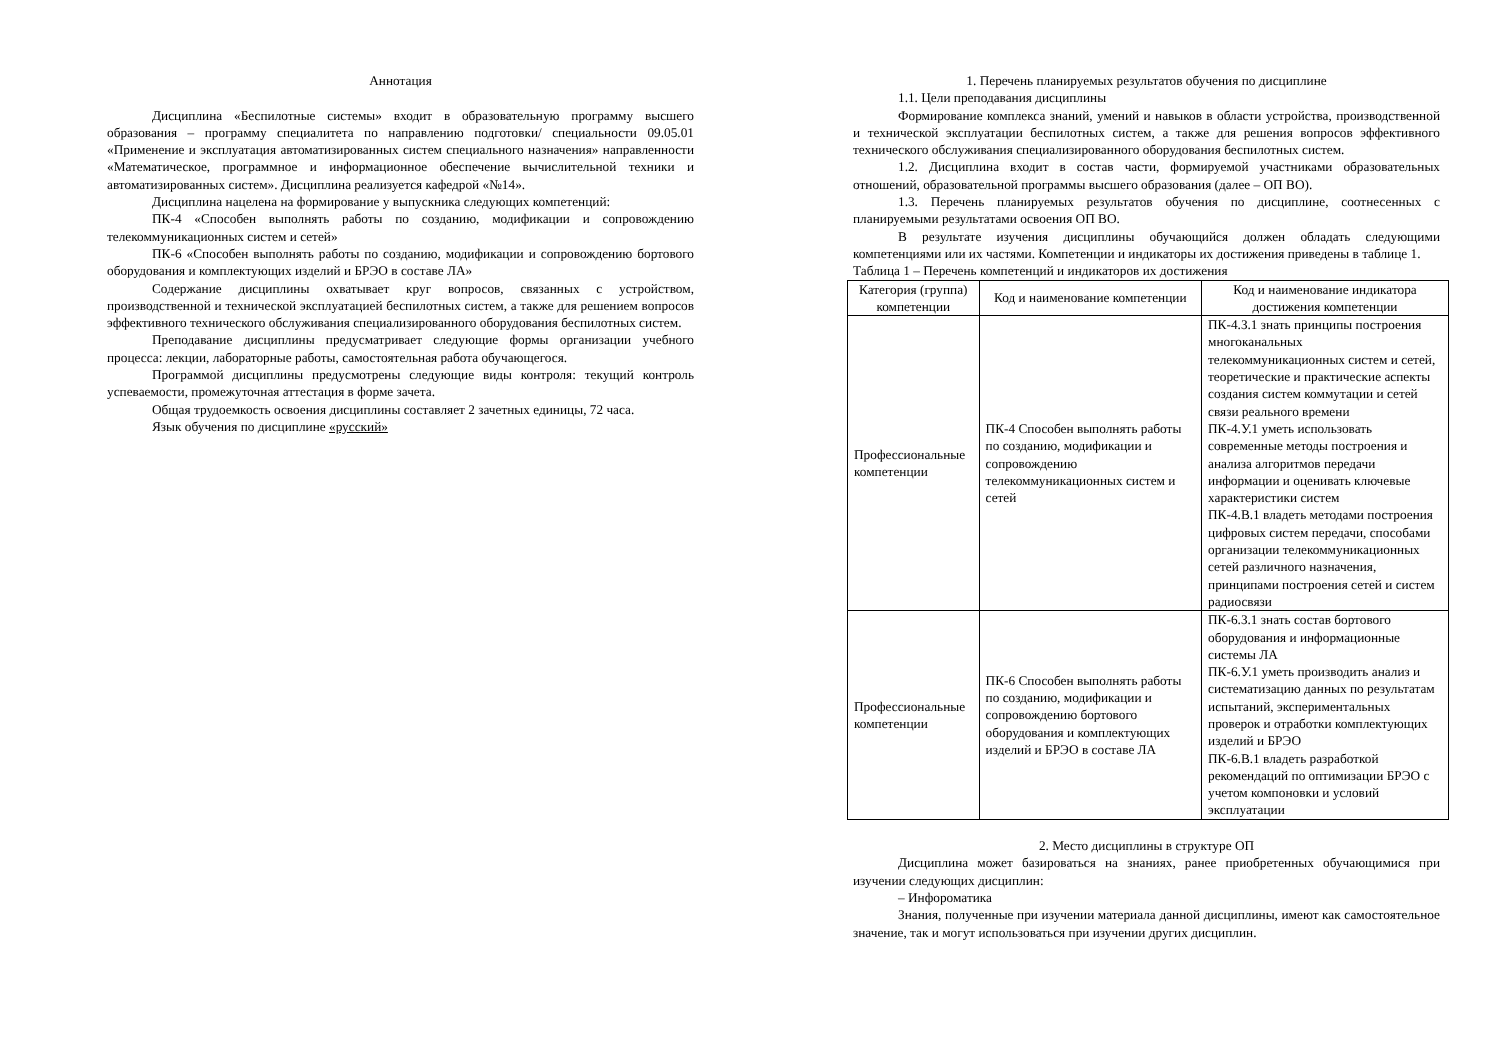Аннотация
Дисциплина «Беспилотные системы» входит в образовательную программу высшего образования – программу специалитета по направлению подготовки/ специальности 09.05.01 «Применение и эксплуатация автоматизированных систем специального назначения» направленности «Математическое, программное и информационное обеспечение вычислительной техники и автоматизированных систем». Дисциплина реализуется кафедрой «№14».
Дисциплина нацелена на формирование у выпускника следующих компетенций:
ПК-4 «Способен выполнять работы по созданию, модификации и сопровождению телекоммуникационных систем и сетей»
ПК-6 «Способен выполнять работы по созданию, модификации и сопровождению бортового оборудования и комплектующих изделий и БРЭО в составе ЛА»
Содержание дисциплины охватывает круг вопросов, связанных с устройством, производственной и технической эксплуатацией беспилотных систем, а также для решением вопросов эффективного технического обслуживания специализированного оборудования беспилотных систем.
Преподавание дисциплины предусматривает следующие формы организации учебного процесса: лекции, лабораторные работы, самостоятельная работа обучающегося.
Программой дисциплины предусмотрены следующие виды контроля: текущий контроль успеваемости, промежуточная аттестация в форме зачета.
Общая трудоемкость освоения дисциплины составляет 2 зачетных единицы, 72 часа.
Язык обучения по дисциплине «русский»
1. Перечень планируемых результатов обучения по дисциплине
1.1. Цели преподавания дисциплины
Формирование комплекса знаний, умений и навыков в области устройства, производственной и технической эксплуатации беспилотных систем, а также для решения вопросов эффективного технического обслуживания специализированного оборудования беспилотных систем.
1.2. Дисциплина входит в состав части, формируемой участниками образовательных отношений, образовательной программы высшего образования (далее – ОП ВО).
1.3. Перечень планируемых результатов обучения по дисциплине, соотнесенных с планируемыми результатами освоения ОП ВО.
В результате изучения дисциплины обучающийся должен обладать следующими компетенциями или их частями. Компетенции и индикаторы их достижения приведены в таблице 1.
Таблица 1 – Перечень компетенций и индикаторов их достижения
| Категория (группа) компетенции | Код и наименование компетенции | Код и наименование индикатора достижения компетенции |
| --- | --- | --- |
| Профессиональные компетенции | ПК-4 Способен выполнять работы по созданию, модификации и сопровождению телекоммуникационных систем и сетей | ПК-4.З.1 знать принципы построения многоканальных телекоммуникационных систем и сетей, теоретические и практические аспекты создания систем коммутации и сетей связи реального времени ПК-4.У.1 уметь использовать современные методы построения и анализа алгоритмов передачи информации и оценивать ключевые характеристики систем ПК-4.В.1 владеть методами построения цифровых систем передачи, способами организации телекоммуникационных сетей различного назначения, принципами построения сетей и систем радиосвязи |
| Профессиональные компетенции | ПК-6 Способен выполнять работы по созданию, модификации и сопровождению бортового оборудования и комплектующих изделий и БРЭО в составе ЛА | ПК-6.З.1 знать состав бортового оборудования и информационные системы ЛА ПК-6.У.1 уметь производить анализ и систематизацию данных по результатам испытаний, экспериментальных проверок и отработки комплектующих изделий и БРЭО ПК-6.В.1 владеть разработкой рекомендаций по оптимизации БРЭО с учетом компоновки и условий эксплуатации |
2. Место дисциплины в структуре ОП
Дисциплина может базироваться на знаниях, ранее приобретенных обучающимися при изучении следующих дисциплин:
– Инфороматика
Знания, полученные при изучении материала данной дисциплины, имеют как самостоятельное значение, так и могут использоваться при изучении других дисциплин.